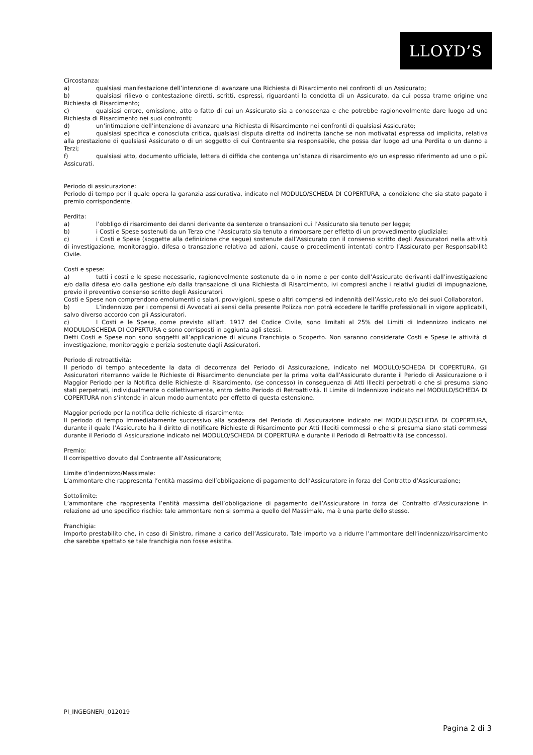LLOYD’S
Circostanza:
a) qualsiasi manifestazione dell’intenzione di avanzare una Richiesta di Risarcimento nei confronti di un Assicurato;
b) qualsiasi rilievo o contestazione diretti, scritti, espressi, riguardanti la condotta di un Assicurato, da cui possa trarne origine una Richiesta di Risarcimento;
c) qualsiasi errore, omissione, atto o fatto di cui un Assicurato sia a conoscenza e che potrebbe ragionevolmente dare luogo ad una Richiesta di Risarcimento nei suoi confronti;
d) un’intimazione dell’intenzione di avanzare una Richiesta di Risarcimento nei confronti di qualsiasi Assicurato;
e) qualsiasi specifica e conosciuta critica, qualsiasi disputa diretta od indiretta (anche se non motivata) espressa od implicita, relativa alla prestazione di qualsiasi Assicurato o di un soggetto di cui Contraente sia responsabile, che possa dar luogo ad una Perdita o un danno a Terzi;
f) qualsiasi atto, documento ufficiale, lettera di diffida che contenga un’istanza di risarcimento e/o un espresso riferimento ad uno o più Assicurati.
Periodo di assicurazione:
Periodo di tempo per il quale opera la garanzia assicurativa, indicato nel MODULO/SCHEDA DI COPERTURA, a condizione che sia stato pagato il premio corrispondente.
Perdita:
a) l’obbligo di risarcimento dei danni derivante da sentenze o transazioni cui l’Assicurato sia tenuto per legge;
b) i Costi e Spese sostenuti da un Terzo che l’Assicurato sia tenuto a rimborsare per effetto di un provvedimento giudiziale;
c) i Costi e Spese (soggette alla definizione che segue) sostenute dall’Assicurato con il consenso scritto degli Assicuratori nella attività di investigazione, monitoraggio, difesa o transazione relativa ad azioni, cause o procedimenti intentati contro l’Assicurato per Responsabilità Civile.
Costi e spese:
a) tutti i costi e le spese necessarie, ragionevolmente sostenute da o in nome e per conto dell’Assicurato derivanti dall’investigazione e/o dalla difesa e/o dalla gestione e/o dalla transazione di una Richiesta di Risarcimento, ivi compresi anche i relativi giudizi di impugnazione, previo il preventivo consenso scritto degli Assicuratori.
Costi e Spese non comprendono emolumenti o salari, provvigioni, spese o altri compensi ed indennità dell’Assicurato e/o dei suoi Collaboratori.
b) L’indennizzo per i compensi di Avvocati ai sensi della presente Polizza non potrà eccedere le tariffe professionali in vigore applicabili, salvo diverso accordo con gli Assicuratori.
c) I Costi e le Spese, come previsto all’art. 1917 del Codice Civile, sono limitati al 25% del Limiti di Indennizzo indicato nel MODULO/SCHEDA DI COPERTURA e sono corrisposti in aggiunta agli stessi.
Detti Costi e Spese non sono soggetti all’applicazione di alcuna Franchigia o Scoperto. Non saranno considerate Costi e Spese le attività di investigazione, monitoraggio e perizia sostenute dagli Assicuratori.
Periodo di retroattività:
Il periodo di tempo antecedente la data di decorrenza del Periodo di Assicurazione, indicato nel MODULO/SCHEDA DI COPERTURA. Gli Assicuratori riterranno valide le Richieste di Risarcimento denunciate per la prima volta dall’Assicurato durante il Periodo di Assicurazione o il Maggior Periodo per la Notifica delle Richieste di Risarcimento, (se concesso) in conseguenza di Atti Illeciti perpetrati o che si presuma siano stati perpetrati, individualmente o collettivamente, entro detto Periodo di Retroattività. Il Limite di Indennizzo indicato nel MODULO/SCHEDA DI COPERTURA non s’intende in alcun modo aumentato per effetto di questa estensione.
Maggior periodo per la notifica delle richieste di risarcimento:
Il periodo di tempo immediatamente successivo alla scadenza del Periodo di Assicurazione indicato nel MODULO/SCHEDA DI COPERTURA, durante il quale l’Assicurato ha il diritto di notificare Richieste di Risarcimento per Atti Illeciti commessi o che si presuma siano stati commessi durante il Periodo di Assicurazione indicato nel MODULO/SCHEDA DI COPERTURA e durante il Periodo di Retroattività (se concesso).
Premio:
Il corrispettivo dovuto dal Contraente all’Assicuratore;
Limite d’indennizzo/Massimale:
L’ammontare che rappresenta l’entità massima dell’obbligazione di pagamento dell’Assicuratore in forza del Contratto d’Assicurazione;
Sottolimite:
L’ammontare che rappresenta l’entità massima dell’obbligazione di pagamento dell’Assicuratore in forza del Contratto d’Assicurazione in relazione ad uno specifico rischio: tale ammontare non si somma a quello del Massimale, ma è una parte dello stesso.
Franchigia:
Importo prestabilito che, in caso di Sinistro, rimane a carico dell’Assicurato. Tale importo va a ridurre l’ammontare dell’indennizzo/risarcimento che sarebbe spettato se tale franchigia non fosse esistita.
PI_INGEGNERI_012019
Pagina 2 di 3